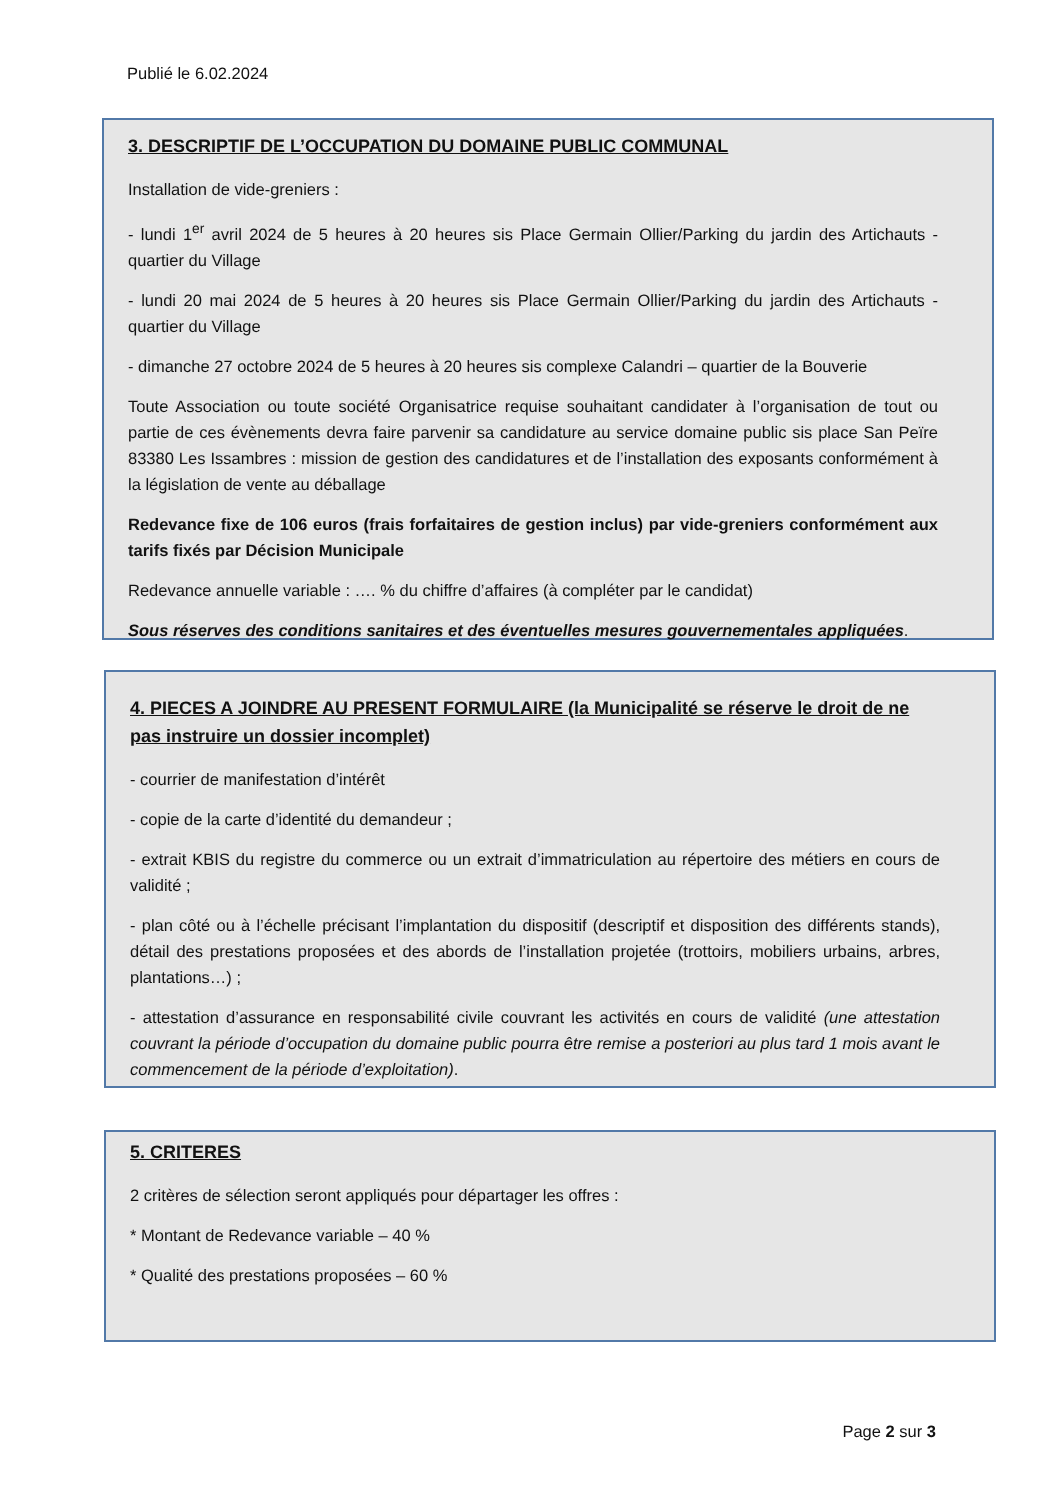Publié le 6.02.2024
3. DESCRIPTIF DE L’OCCUPATION DU DOMAINE PUBLIC COMMUNAL
Installation de vide-greniers :
- lundi 1<sup>er</sup> avril 2024 de 5 heures à 20 heures sis Place Germain Ollier/Parking du jardin des Artichauts - quartier du Village
- lundi 20 mai 2024 de 5 heures à 20 heures sis Place Germain Ollier/Parking du jardin des Artichauts - quartier du Village
- dimanche 27 octobre 2024 de 5 heures à 20 heures sis complexe Calandri – quartier de la Bouverie
Toute Association ou toute société Organisatrice requise souhaitant candidater à l’organisation de tout ou partie de ces évènements devra faire parvenir sa candidature au service domaine public sis place San Peïre 83380 Les Issambres : mission de gestion des candidatures et de l’installation des exposants conformément à la législation de vente au déballage
Redevance fixe de 106 euros (frais forfaitaires de gestion inclus) par vide-greniers conformément aux tarifs fixés par Décision Municipale
Redevance annuelle variable : …. % du chiffre d’affaires (à compléter par le candidat)
Sous réserves des conditions sanitaires et des éventuelles mesures gouvernementales appliquées.
4. PIECES A JOINDRE AU PRESENT FORMULAIRE (la Municipalité se réserve le droit de ne pas instruire un dossier incomplet)
- courrier de manifestation d’intérêt
- copie de la carte d’identité du demandeur ;
- extrait KBIS du registre du commerce ou un extrait d’immatriculation au répertoire des métiers en cours de validité ;
- plan côté ou à l’échelle précisant l’implantation du dispositif (descriptif et disposition des différents stands), détail des prestations proposées et des abords de l’installation projetée (trottoirs, mobiliers urbains, arbres, plantations…) ;
- attestation d’assurance en responsabilité civile couvrant les activités en cours de validité (une attestation couvrant la période d’occupation du domaine public pourra être remise a posteriori au plus tard 1 mois avant le commencement de la période d’exploitation).
5. CRITERES
2 critères de sélection seront appliqués pour départager les offres :
* Montant de Redevance variable – 40 %
* Qualité des prestations proposées – 60 %
Page 2 sur 3